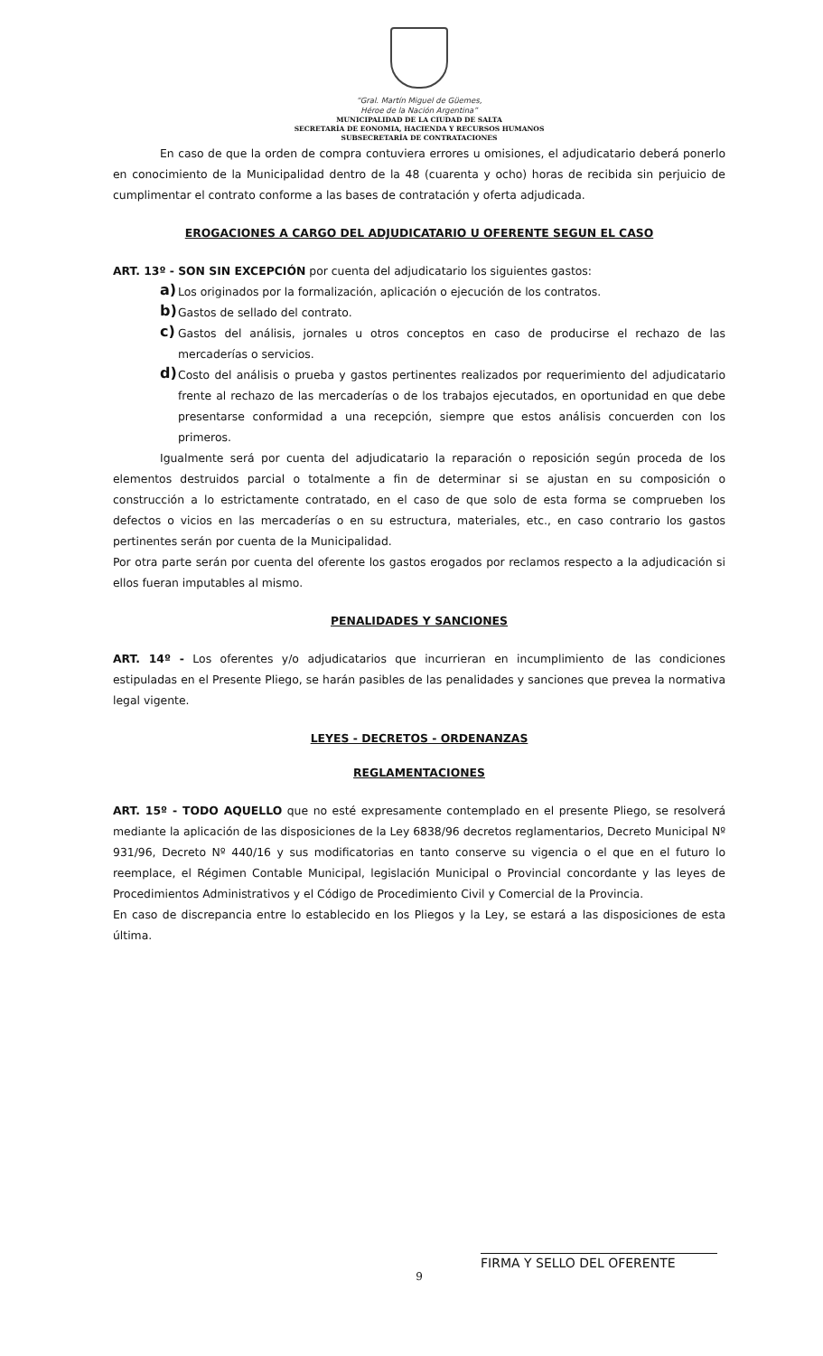“Gral. Martín Miguel de Güemes,
Héroe de la Nación Argentina”
MUNICIPALIDAD DE LA CIUDAD DE SALTA
SECRETARÍA DE EONOMIA, HACIENDA Y RECURSOS HUMANOS
SUBSECRETARÍA DE CONTRATACIONES
En caso de que la orden de compra contuviera errores u omisiones, el adjudicatario deberá ponerlo en conocimiento de la Municipalidad dentro de la 48 (cuarenta y ocho) horas de recibida sin perjuicio de cumplimentar el contrato conforme a las bases de contratación y oferta adjudicada.
EROGACIONES A CARGO DEL ADJUDICATARIO U OFERENTE SEGUN EL CASO
ART. 13º - SON SIN EXCEPCIÓN por cuenta del adjudicatario los siguientes gastos:
a)
Los originados por la formalización, aplicación o ejecución de los contratos.
b)
Gastos de sellado del contrato.
c)
Gastos del análisis, jornales u otros conceptos en caso de producirse el rechazo de las mercaderías o servicios.
d)
Costo del análisis o prueba y gastos pertinentes realizados por requerimiento del adjudicatario frente al rechazo de las mercaderías o de los trabajos ejecutados, en oportunidad en que debe presentarse conformidad a una recepción, siempre que estos análisis concuerden con los primeros.
Igualmente será por cuenta del adjudicatario la reparación o reposición según proceda de los elementos destruidos parcial o totalmente a fin de determinar si se ajustan en su composición o construcción a lo estrictamente contratado, en el caso de que solo de esta forma se comprueben los defectos o vicios en las mercaderías o en su estructura, materiales, etc., en caso contrario los gastos pertinentes serán por cuenta de la Municipalidad.
Por otra parte serán por cuenta del oferente los gastos erogados por reclamos respecto a la adjudicación si ellos fueran imputables al mismo.
PENALIDADES Y SANCIONES
ART. 14º - Los oferentes y/o adjudicatarios que incurrieran en incumplimiento de las condiciones estipuladas en el Presente Pliego, se harán pasibles de las penalidades y sanciones que prevea la normativa legal vigente.
LEYES - DECRETOS - ORDENANZAS
REGLAMENTACIONES
ART. 15º - TODO AQUELLO que no esté expresamente contemplado en el presente Pliego, se resolverá mediante la aplicación de las disposiciones de la Ley 6838/96 decretos reglamentarios, Decreto Municipal Nº 931/96, Decreto Nº 440/16 y sus modificatorias en tanto conserve su vigencia o el que en el futuro lo reemplace, el Régimen Contable Municipal, legislación Municipal o Provincial concordante y las leyes de Procedimientos Administrativos y el Código de Procedimiento Civil y Comercial de la Provincia.
En caso de discrepancia entre lo establecido en los Pliegos y la Ley, se estará a las disposiciones de esta última.
FIRMA Y SELLO DEL OFERENTE
9